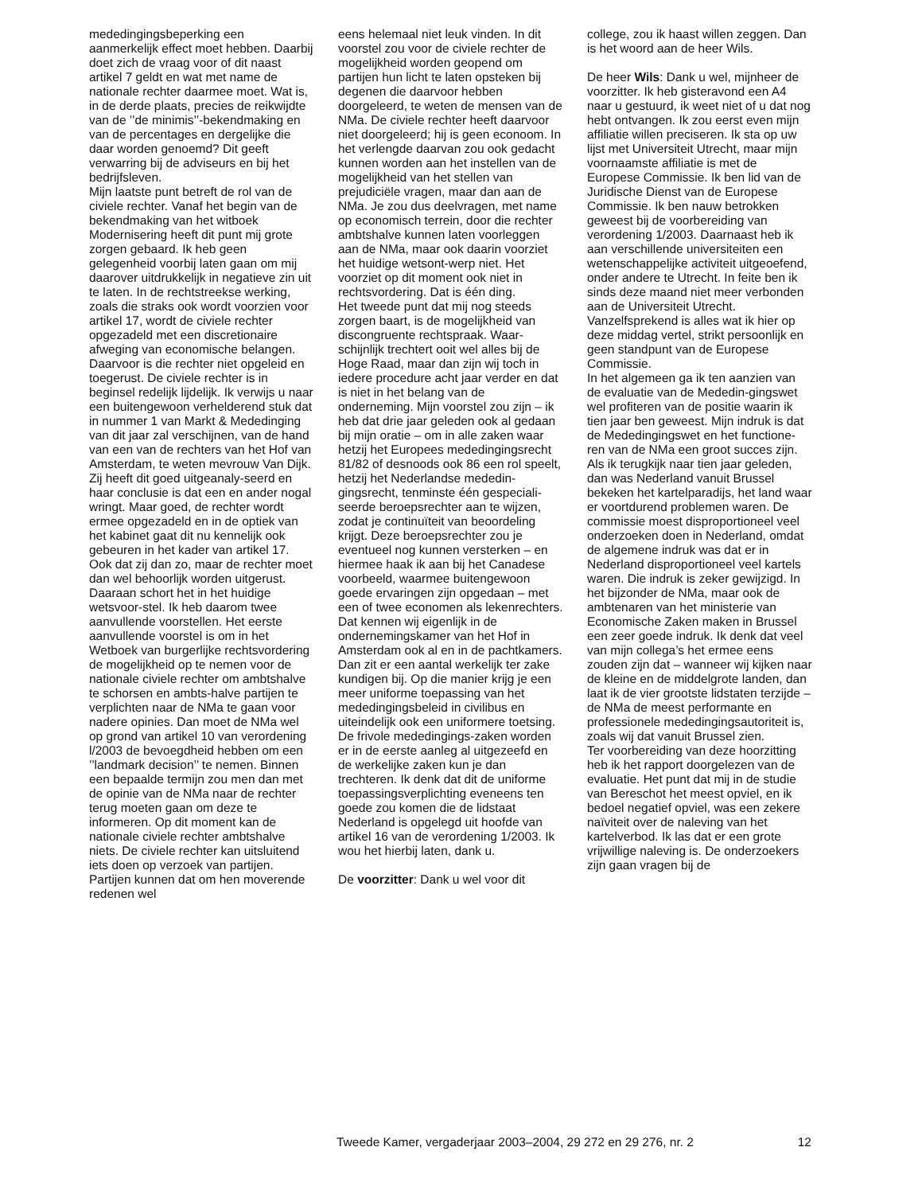mededingingsbeperking een aanmerkelijk effect moet hebben. Daarbij doet zich de vraag voor of dit naast artikel 7 geldt en wat met name de nationale rechter daarmee moet. Wat is, in de derde plaats, precies de reikwijdte van de ’’de minimis’’-bekendmaking en van de percentages en dergelijke die daar worden genoemd? Dit geeft verwarring bij de adviseurs en bij het bedrijfsleven.
Mijn laatste punt betreft de rol van de civiele rechter. Vanaf het begin van de bekendmaking van het witboek Modernisering heeft dit punt mij grote zorgen gebaard. Ik heb geen gelegenheid voorbij laten gaan om mij daarover uitdrukkelijk in negatieve zin uit te laten. In de rechtstreekse werking, zoals die straks ook wordt voorzien voor artikel 17, wordt de civiele rechter opgezadeld met een discretionaire afweging van economische belangen. Daarvoor is die rechter niet opgeleid en toegerust. De civiele rechter is in beginsel redelijk lijdelijk. Ik verwijs u naar een buitengewoon verhelderend stuk dat in nummer 1 van Markt & Mededinging van dit jaar zal verschijnen, van de hand van een van de rechters van het Hof van Amsterdam, te weten mevrouw Van Dijk. Zij heeft dit goed uitgeanaly-seerd en haar conclusie is dat een en ander nogal wringt. Maar goed, de rechter wordt ermee opgezadeld en in de optiek van het kabinet gaat dit nu kennelijk ook gebeuren in het kader van artikel 17. Ook dat zij dan zo, maar de rechter moet dan wel behoorlijk worden uitgerust. Daaraan schort het in het huidige wetsvoor-stel. Ik heb daarom twee aanvullende voorstellen. Het eerste aanvullende voorstel is om in het Wetboek van burgerlijke rechtsvordering de mogelijkheid op te nemen voor de nationale civiele rechter om ambtshalve te schorsen en ambts-halve partijen te verplichten naar de NMa te gaan voor nadere opinies. Dan moet de NMa wel op grond van artikel 10 van verordening l/2003 de bevoegdheid hebben om een ’’landmark decision’’ te nemen. Binnen een bepaalde termijn zou men dan met de opinie van de NMa naar de rechter terug moeten gaan om deze te informeren. Op dit moment kan de nationale civiele rechter ambtshalve niets. De civiele rechter kan uitsluitend iets doen op verzoek van partijen. Partijen kunnen dat om hen moverende redenen wel
eens helemaal niet leuk vinden. In dit voorstel zou voor de civiele rechter de mogelijkheid worden geopend om partijen hun licht te laten opsteken bij degenen die daarvoor hebben doorgeleerd, te weten de mensen van de NMa. De civiele rechter heeft daarvoor niet doorgeleerd; hij is geen econoom. In het verlengde daarvan zou ook gedacht kunnen worden aan het instellen van de mogelijkheid van het stellen van prejudiciële vragen, maar dan aan de NMa. Je zou dus deelvragen, met name op economisch terrein, door die rechter ambtshalve kunnen laten voorleggen aan de NMa, maar ook daarin voorziet het huidige wetsont-werp niet. Het voorziet op dit moment ook niet in rechtsvordering. Dat is één ding.
Het tweede punt dat mij nog steeds zorgen baart, is de mogelijkheid van discongruente rechtspraak. Waar-schijnlijk trechtert ooit wel alles bij de Hoge Raad, maar dan zijn wij toch in iedere procedure acht jaar verder en dat is niet in het belang van de onderneming. Mijn voorstel zou zijn – ik heb dat drie jaar geleden ook al gedaan bij mijn oratie – om in alle zaken waar hetzij het Europees mededingingsrecht 81/82 of desnoods ook 86 een rol speelt, hetzij het Nederlandse mededin-gingsrecht, tenminste één gespeciali-seerde beroepsrechter aan te wijzen, zodat je continuïteit van beoordeling krijgt. Deze beroepsrechter zou je eventueel nog kunnen versterken – en hiermee haak ik aan bij het Canadese voorbeeld, waarmee buitengewoon goede ervaringen zijn opgedaan – met een of twee economen als lekenrechters. Dat kennen wij eigenlijk in de ondernemingskamer van het Hof in Amsterdam ook al en in de pachtkamers. Dan zit er een aantal werkelijk ter zake kundigen bij. Op die manier krijg je een meer uniforme toepassing van het mededingingsbeleid in civilibus en uiteindelijk ook een uniformere toetsing. De frivole mededingings-zaken worden er in de eerste aanleg al uitgezeefd en de werkelijke zaken kun je dan trechteren. Ik denk dat dit de uniforme toepassingsverplichting eveneens ten goede zou komen die de lidstaat Nederland is opgelegd uit hoofde van artikel 16 van de verordening 1/2003. Ik wou het hierbij laten, dank u.
De voorzitter: Dank u wel voor dit
college, zou ik haast willen zeggen. Dan is het woord aan de heer Wils.
De heer Wils: Dank u wel, mijnheer de voorzitter. Ik heb gisteravond een A4 naar u gestuurd, ik weet niet of u dat nog hebt ontvangen. Ik zou eerst even mijn affiliatie willen preciseren. Ik sta op uw lijst met Universiteit Utrecht, maar mijn voornaamste affiliatie is met de Europese Commissie. Ik ben lid van de Juridische Dienst van de Europese Commissie. Ik ben nauw betrokken geweest bij de voorbereiding van verordening 1/2003. Daarnaast heb ik aan verschillende universiteiten een wetenschappelijke activiteit uitgeoefend, onder andere te Utrecht. In feite ben ik sinds deze maand niet meer verbonden aan de Universiteit Utrecht. Vanzelfsprekend is alles wat ik hier op deze middag vertel, strikt persoonlijk en geen standpunt van de Europese Commissie.
In het algemeen ga ik ten aanzien van de evaluatie van de Mededin-gingswet wel profiteren van de positie waarin ik tien jaar ben geweest. Mijn indruk is dat de Mededingingswet en het functione-ren van de NMa een groot succes zijn. Als ik terugkijk naar tien jaar geleden, dan was Nederland vanuit Brussel bekeken het kartelparadijs, het land waar er voortdurend problemen waren. De commissie moest disproportioneel veel onderzoeken doen in Nederland, omdat de algemene indruk was dat er in Nederland disproportioneel veel kartels waren. Die indruk is zeker gewijzigd. In het bijzonder de NMa, maar ook de ambtenaren van het ministerie van Economische Zaken maken in Brussel een zeer goede indruk. Ik denk dat veel van mijn collega’s het ermee eens zouden zijn dat – wanneer wij kijken naar de kleine en de middelgrote landen, dan laat ik de vier grootste lidstaten terzijde – de NMa de meest performante en professionele mededingingsautoriteit is, zoals wij dat vanuit Brussel zien.
Ter voorbereiding van deze hoorzitting heb ik het rapport doorgelezen van de evaluatie. Het punt dat mij in de studie van Bereschot het meest opviel, en ik bedoel negatief opviel, was een zekere naïviteit over de naleving van het kartelverbod. Ik las dat er een grote vrijwillige naleving is. De onderzoekers zijn gaan vragen bij de
Tweede Kamer, vergaderjaar 2003–2004, 29 272 en 29 276, nr. 2 12